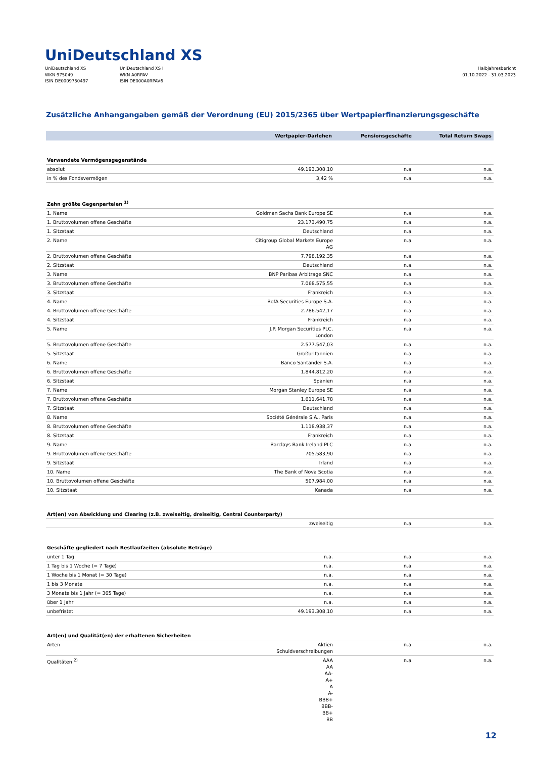UniDeutschland XS
UniDeutschland XS
WKN 975049
ISIN DE0009750497
UniDeutschland XS I
WKN A0RPAV
ISIN DE000A0RPAV6
Halbjahresbericht
01.10.2022 - 31.03.2023
Zusätzliche Anhangangaben gemäß der Verordnung (EU) 2015/2365 über Wertpapierfinanzierungsgeschäfte
| | Wertpapier-Darlehen | Pensionsgeschäfte | Total Return Swaps |
| --- | --- | --- | --- |
| Verwendete Vermögensgegenstände | | | |
| absolut | 49.193.308,10 | n.a. | n.a. |
| in % des Fondsvermögen | 3,42 % | n.a. | n.a. |
| Zehn größte Gegenparteien <sup>1)</sup> | | | |
| 1. Name | Goldman Sachs Bank Europe SE | n.a. | n.a. |
| 1. Bruttovolumen offene Geschäfte | 23.173.490,75 | n.a. | n.a. |
| 1. Sitzstaat | Deutschland | n.a. | n.a. |
| 2. Name | Citigroup Global Markets Europe AG | n.a. | n.a. |
| 2. Bruttovolumen offene Geschäfte | 7.798.192,35 | n.a. | n.a. |
| 2. Sitzstaat | Deutschland | n.a. | n.a. |
| 3. Name | BNP Paribas Arbitrage SNC | n.a. | n.a. |
| 3. Bruttovolumen offene Geschäfte | 7.068.575,55 | n.a. | n.a. |
| 3. Sitzstaat | Frankreich | n.a. | n.a. |
| 4. Name | BofA Securities Europe S.A. | n.a. | n.a. |
| 4. Bruttovolumen offene Geschäfte | 2.786.542,17 | n.a. | n.a. |
| 4. Sitzstaat | Frankreich | n.a. | n.a. |
| 5. Name | J.P. Morgan Securities PLC, London | n.a. | n.a. |
| 5. Bruttovolumen offene Geschäfte | 2.577.547,03 | n.a. | n.a. |
| 5. Sitzstaat | Großbritannien | n.a. | n.a. |
| 6. Name | Banco Santander S.A. | n.a. | n.a. |
| 6. Bruttovolumen offene Geschäfte | 1.844.812,20 | n.a. | n.a. |
| 6. Sitzstaat | Spanien | n.a. | n.a. |
| 7. Name | Morgan Stanley Europe SE | n.a. | n.a. |
| 7. Bruttovolumen offene Geschäfte | 1.611.641,78 | n.a. | n.a. |
| 7. Sitzstaat | Deutschland | n.a. | n.a. |
| 8. Name | Société Générale S.A., Paris | n.a. | n.a. |
| 8. Bruttovolumen offene Geschäfte | 1.118.938,37 | n.a. | n.a. |
| 8. Sitzstaat | Frankreich | n.a. | n.a. |
| 9. Name | Barclays Bank Ireland PLC | n.a. | n.a. |
| 9. Bruttovolumen offene Geschäfte | 705.583,90 | n.a. | n.a. |
| 9. Sitzstaat | Irland | n.a. | n.a. |
| 10. Name | The Bank of Nova Scotia | n.a. | n.a. |
| 10. Bruttovolumen offene Geschäfte | 507.984,00 | n.a. | n.a. |
| 10. Sitzstaat | Kanada | n.a. | n.a. |
| Art(en) von Abwicklung und Clearing (z.B. zweiseitig, dreiseitig, Central Counterparty) | | | |
| | zweiseitig | n.a. | n.a. |
| Geschäfte gegliedert nach Restlaufzeiten (absolute Beträge) | | | |
| unter 1 Tag | n.a. | n.a. | n.a. |
| 1 Tag bis 1 Woche (= 7 Tage) | n.a. | n.a. | n.a. |
| 1 Woche bis 1 Monat (= 30 Tage) | n.a. | n.a. | n.a. |
| 1 bis 3 Monate | n.a. | n.a. | n.a. |
| 3 Monate bis 1 Jahr (= 365 Tage) | n.a. | n.a. | n.a. |
| über 1 Jahr | n.a. | n.a. | n.a. |
| unbefristet | 49.193.308,10 | n.a. | n.a. |
| Art(en) und Qualität(en) der erhaltenen Sicherheiten | | | |
| Arten | Aktien Schuldverschreibungen | n.a. | n.a. |
| Qualitäten <sup>2)</sup> | AAA AA AA- A+ A A- BBB+ BBB- BB+ BB | n.a. | n.a. |
12